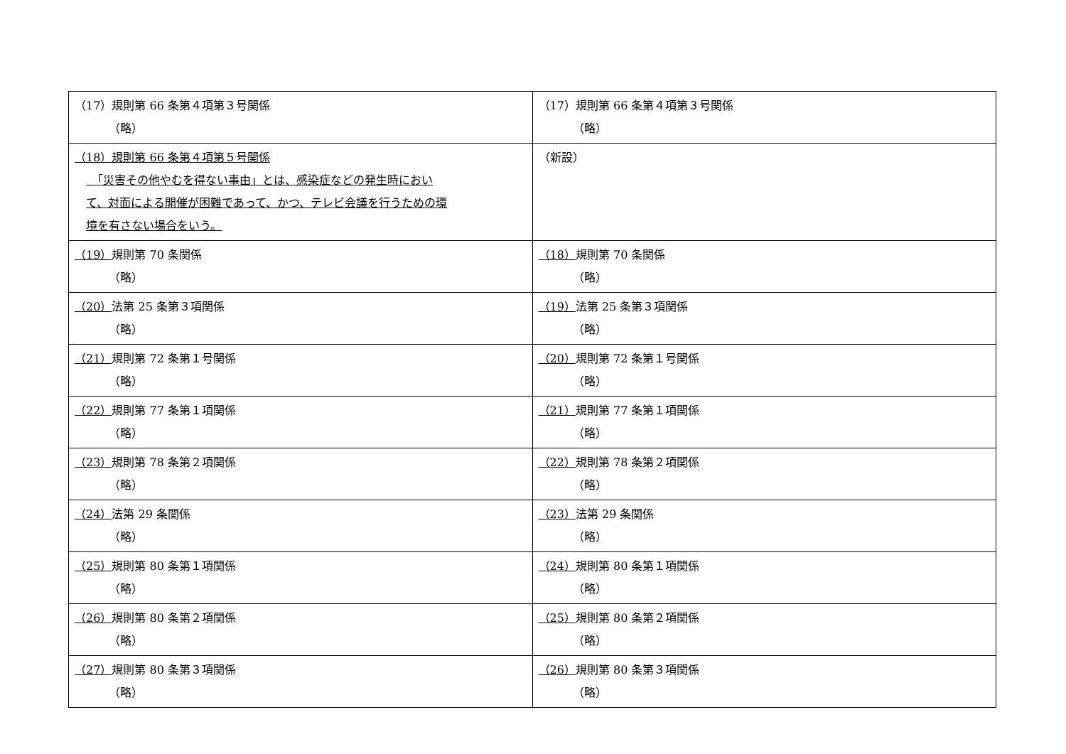| （17）規則第 66 条第４項第３号関係 （略） | （17）規則第 66 条第４項第３号関係 （略） |
| （18）規則第 66 条第４項第５号関係 「災害その他やむを得ない事由」とは、感染症などの発生時におい て、対面による開催が困難であって、かつ、テレビ会議を行うための環 境を有さない場合をいう。 | （新設） |
| （19） 規則第 70 条関係 （略） | （18） 規則第 70 条関係 （略） |
| （20） 法第 25 条第３項関係 （略） | （19） 法第 25 条第３項関係 （略） |
| （21） 規則第 72 条第１号関係 （略） | （20） 規則第 72 条第１号関係 （略） |
| （22） 規則第 77 条第１項関係 （略） | （21） 規則第 77 条第１項関係 （略） |
| （23） 規則第 78 条第２項関係 （略） | （22） 規則第 78 条第２項関係 （略） |
| （24） 法第 29 条関係 （略） | （23） 法第 29 条関係 （略） |
| （25） 規則第 80 条第１項関係 （略） | （24） 規則第 80 条第１項関係 （略） |
| （26） 規則第 80 条第２項関係 （略） | （25） 規則第 80 条第２項関係 （略） |
| （27） 規則第 80 条第３項関係 （略） | （26） 規則第 80 条第３項関係 （略） |